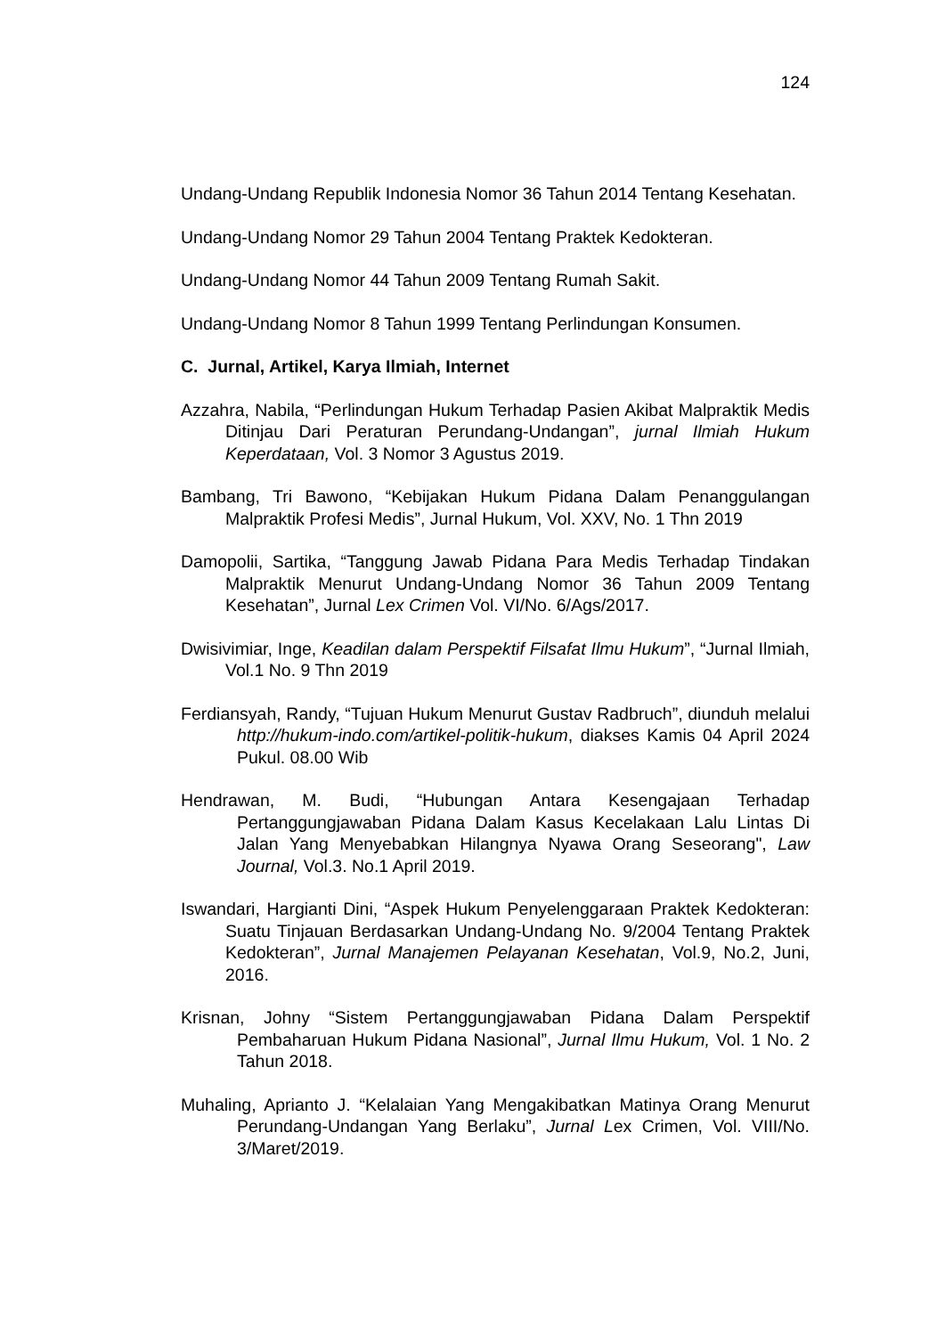124
Undang-Undang Republik Indonesia Nomor 36 Tahun 2014 Tentang Kesehatan.
Undang-Undang Nomor 29 Tahun 2004 Tentang Praktek Kedokteran.
Undang-Undang Nomor 44 Tahun 2009 Tentang Rumah Sakit.
Undang-Undang Nomor 8 Tahun 1999 Tentang Perlindungan Konsumen.
C. Jurnal, Artikel, Karya Ilmiah, Internet
Azzahra, Nabila, “Perlindungan Hukum Terhadap Pasien Akibat Malpraktik Medis Ditinjau Dari Peraturan Perundang-Undangan”, jurnal Ilmiah Hukum Keperdataan, Vol. 3 Nomor 3 Agustus 2019.
Bambang, Tri Bawono, “Kebijakan Hukum Pidana Dalam Penanggulangan Malpraktik Profesi Medis”, Jurnal Hukum, Vol. XXV, No. 1 Thn 2019
Damopolii, Sartika, “Tanggung Jawab Pidana Para Medis Terhadap Tindakan Malpraktik Menurut Undang-Undang Nomor 36 Tahun 2009 Tentang Kesehatan”, Jurnal Lex Crimen Vol. VI/No. 6/Ags/2017.
Dwisivimiar, Inge, Keadilan dalam Perspektif Filsafat Ilmu Hukum”, “Jurnal Ilmiah, Vol.1 No. 9 Thn 2019
Ferdiansyah, Randy, “Tujuan Hukum Menurut Gustav Radbruch”, diunduh melalui http://hukum-indo.com/artikel-politik-hukum, diakses Kamis 04 April 2024 Pukul. 08.00 Wib
Hendrawan, M. Budi, “Hubungan Antara Kesengajaan Terhadap Pertanggungjawaban Pidana Dalam Kasus Kecelakaan Lalu Lintas Di Jalan Yang Menyebabkan Hilangnya Nyawa Orang Seseorang", Law Journal, Vol.3. No.1 April 2019.
Iswandari, Hargianti Dini, “Aspek Hukum Penyelenggaraan Praktek Kedokteran: Suatu Tinjauan Berdasarkan Undang-Undang No. 9/2004 Tentang Praktek Kedokteran”, Jurnal Manajemen Pelayanan Kesehatan, Vol.9, No.2, Juni, 2016.
Krisnan, Johny “Sistem Pertanggungjawaban Pidana Dalam Perspektif Pembaharuan Hukum Pidana Nasional”, Jurnal Ilmu Hukum, Vol. 1 No. 2 Tahun 2018.
Muhaling, Aprianto J. “Kelalaian Yang Mengakibatkan Matinya Orang Menurut Perundang-Undangan Yang Berlaku”, Jurnal Lex Crimen, Vol. VIII/No. 3/Maret/2019.